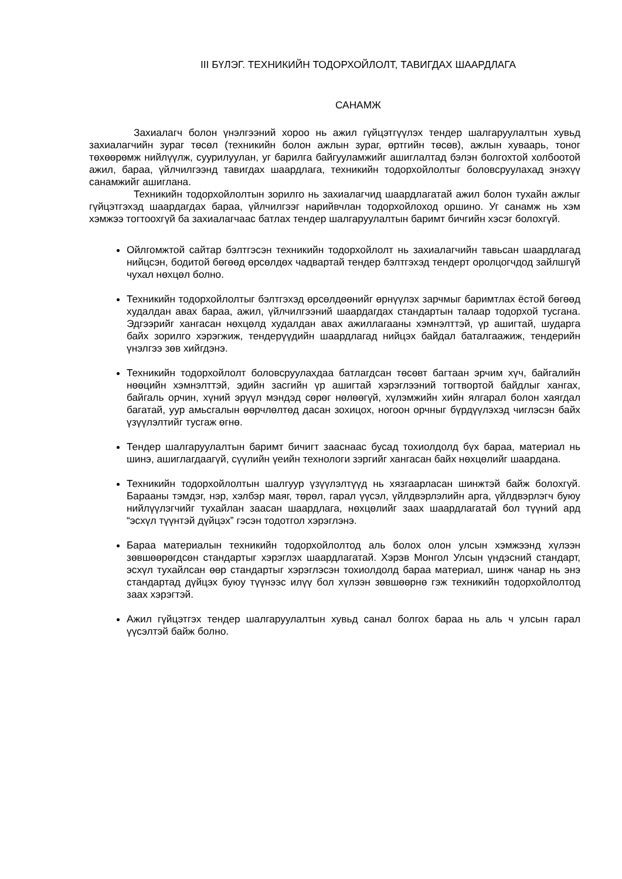III БҮЛЭГ. ТЕХНИКИЙН ТОДОРХОЙЛОЛТ, ТАВИГДАХ ШААРДЛАГА
САНАМЖ
Захиалагч болон үнэлгээний хороо нь ажил гүйцэтгүүлэх тендер шалгаруулалтын хувьд захиалагчийн зураг төсөл (техникийн болон ажлын зураг, өртгийн төсөв), ажлын хуваарь, тоног төхөөрөмж нийлүүлж, суурилуулан, уг барилга байгууламжийг ашиглалтад бэлэн болгохтой холбоотой ажил, бараа, үйлчилгээнд тавигдах шаардлага, техникийн тодорхойлолтыг боловсруулахад энэхүү санамжийг ашиглана.
Техникийн тодорхойлолтын зорилго нь захиалагчид шаардлагатай ажил болон тухайн ажлыг гүйцэтгэхэд шаардагдах бараа, үйлчилгээг нарийвчлан тодорхойлоход оршино. Уг санамж нь хэм хэмжээ тогтоохгүй ба захиалагчаас батлах тендер шалгаруулалтын баримт бичгийн хэсэг болохгүй.
Ойлгомжтой сайтар бэлтгэсэн техникийн тодорхойлолт нь захиалагчийн тавьсан шаардлагад нийцсэн, бодитой бөгөөд өрсөлдөх чадвартай тендер бэлтгэхэд тендерт оролцогчдод зайлшгүй чухал нөхцөл болно.
Техникийн тодорхойлолтыг бэлтгэхэд өрсөлдөөнийг өрнүүлэх зарчмыг баримтлах ёстой бөгөөд худалдан авах бараа, ажил, үйлчилгээний шаардагдах стандартын талаар тодорхой тусгана. Эдгээрийг хангасан нөхцөлд худалдан авах ажиллагааны хэмнэлттэй, үр ашигтай, шударга байх зорилго хэрэгжиж, тендерүүдийн шаардлагад нийцэх байдал баталгаажиж, тендерийн үнэлгээ зөв хийгдэнэ.
Техникийн тодорхойлолт боловсруулахдаа батлагдсан төсөвт багтаан эрчим хүч, байгалийн нөөцийн хэмнэлттэй, эдийн засгийн үр ашигтай хэрэглээний тогтвортой байдлыг хангах, байгаль орчин, хүний эрүүл мэндэд сөрөг нөлөөгүй, хүлэмжийн хийн ялгарал болон хаягдал багатай, уур амьсгалын өөрчлөлтөд дасан зохицох, ногоон орчныг бүрдүүлэхэд чиглэсэн байх үзүүлэлтийг тусгаж өгнө.
Тендер шалгаруулалтын баримт бичигт зааснаас бусад тохиолдолд бүх бараа, материал нь шинэ, ашиглагдаагүй, сүүлийн үеийн технологи зэргийг хангасан байх нөхцөлийг шаардана.
Техникийн тодорхойлолтын шалгуур үзүүлэлтүүд нь хязгаарласан шинжтэй байж болохгүй. Барааны тэмдэг, нэр, хэлбэр маяг, төрөл, гарал үүсэл, үйлдвэрлэлийн арга, үйлдвэрлэгч буюу нийлүүлэгчийг тухайлан заасан шаардлага, нөхцөлийг заах шаардлагатай бол түүний ард “эсхүл түүнтэй дүйцэх” гэсэн тодотгол хэрэглэнэ.
Бараа материалын техникийн тодорхойлолтод аль болох олон улсын хэмжээнд хүлээн зөвшөөрөгдсөн стандартыг хэрэглэх шаардлагатай. Хэрэв Монгол Улсын үндэсний стандарт, эсхүл тухайлсан өөр стандартыг хэрэглэсэн тохиолдолд бараа материал, шинж чанар нь энэ стандартад дүйцэх буюу түүнээс илүү бол хүлээн зөвшөөрнө гэж техникийн тодорхойлолтод заах хэрэгтэй.
Ажил гүйцэтгэх тендер шалгаруулалтын хувьд санал болгох бараа нь аль ч улсын гарал үүсэлтэй байж болно.